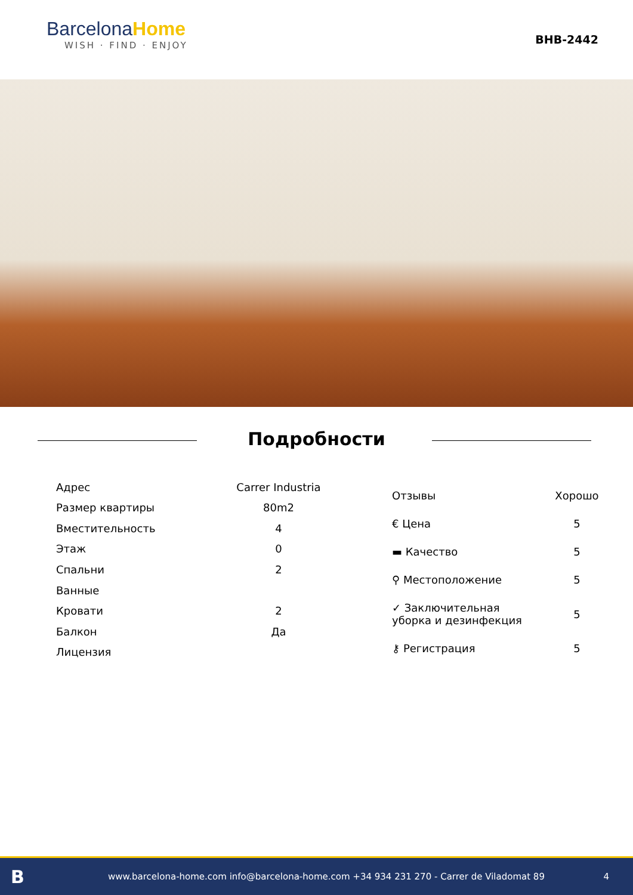BarcelonaHome
WISH · FIND · ENJOY
BHB-2442
Подробности
| Адрес | Carrer Industria |
| Размер квартиры | 80m2 |
| Вместительность | 4 |
| Этаж | 0 |
| Спальни | 2 |
| Ванные | |
| Кровати | 2 |
| Балкон | Да |
| Лицензия | |
| Отзывы | Хорошо |
| € Цена | 5 |
| ▬ Качество | 5 |
| ⚲ Местоположение | 5 |
| ✓ Заключительная уборка и дезинфекция | 5 |
| ⚷ Регистрация | 5 |
Bwww.barcelona-home.com info@barcelona-home.com +34 934 231 270 - Carrer de Viladomat 89 4